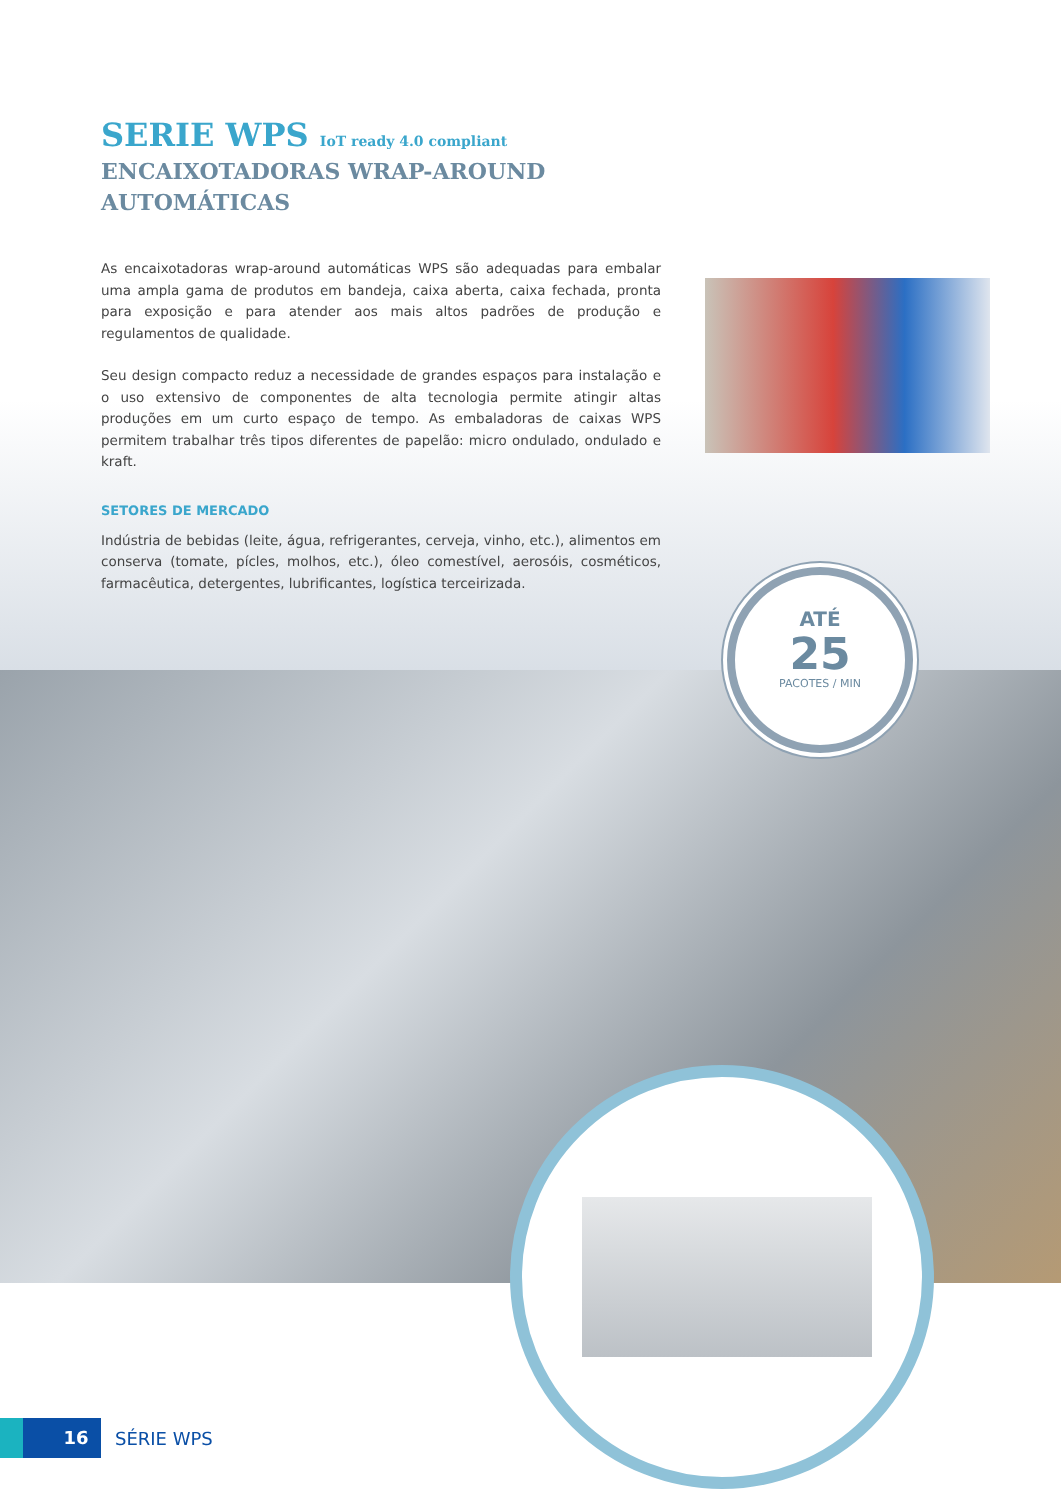SERIE WPS IoT ready 4.0 compliant
ENCAIXOTADORAS WRAP-AROUND
AUTOMÁTICAS
As encaixotadoras wrap-around automáticas WPS são adequadas para embalar uma ampla gama de produtos em bandeja, caixa aberta, caixa fechada, pronta para exposição e para atender aos mais altos padrões de produção e regulamentos de qualidade.
Seu design compacto reduz a necessidade de grandes espaços para instalação e o uso extensivo de componentes de alta tecnologia permite atingir altas produções em um curto espaço de tempo. As embaladoras de caixas WPS permitem trabalhar três tipos diferentes de papelão: micro ondulado, ondulado e kraft.
SETORES DE MERCADO
Indústria de bebidas (leite, água, refrigerantes, cerveja, vinho, etc.), alimentos em conserva (tomate, pícles, molhos, etc.), óleo comestível, aerosóis, cosméticos, farmacêutica, detergentes, lubrificantes, logística terceirizada.
ATÉ
25
PACOTES / MIN
16
SÉRIE WPS